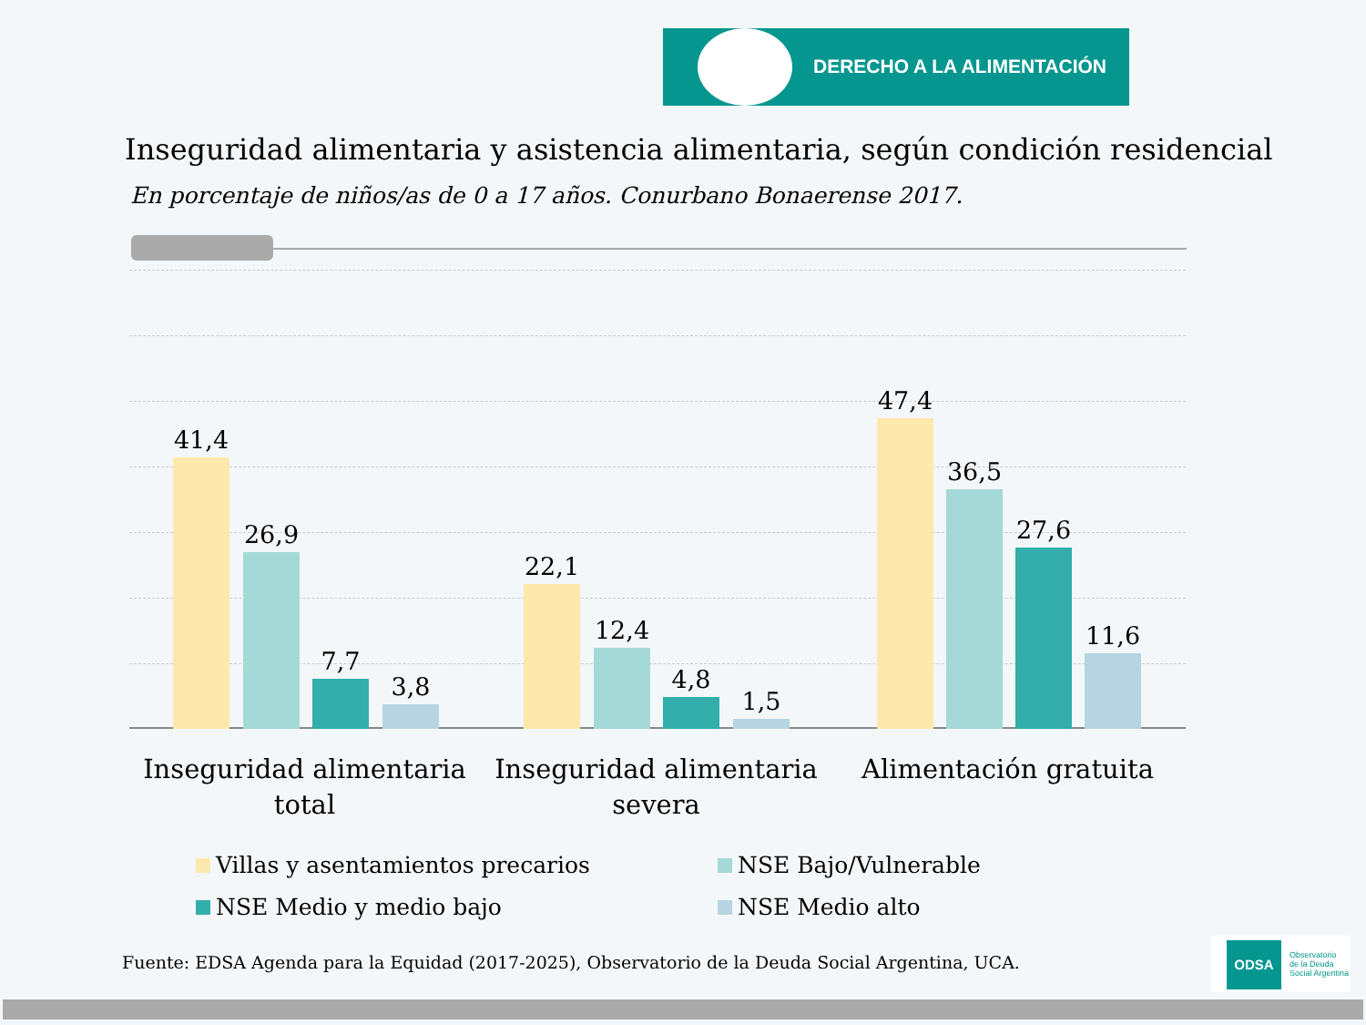DERECHO A LA ALIMENTACIÓN
Inseguridad alimentaria y asistencia alimentaria, según condición residencial
En porcentaje de niños/as de 0 a 17 años. Conurbano Bonaerense 2017.
41,4
26,9
7,7
3,8
22,1
12,4
4,8
1,5
47,4
36,5
27,6
11,6
Inseguridad alimentaria total
Inseguridad alimentaria severa
Alimentación gratuita
Villas y asentamientos precarios
NSE Bajo/Vulnerable
NSE Medio y medio bajo NSE Medio alto
Fuente: EDSA Agenda para la Equidad (2017-2025), Observatorio de la Deuda Social Argentina, UCA.
ODSA
Observatorio
de la Deuda
Social Argentina